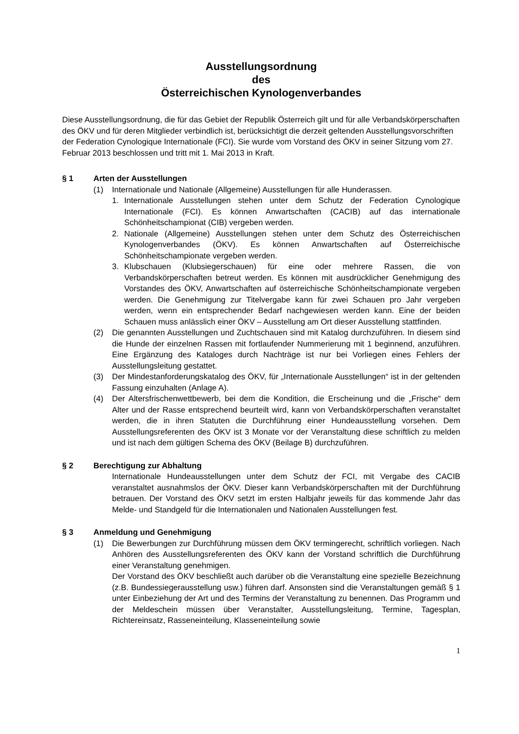Ausstellungsordnung
des
Österreichischen Kynologenverbandes
Diese Ausstellungsordnung, die für das Gebiet der Republik Österreich gilt und für alle Verbandskörperschaften des ÖKV und für deren Mitglieder verbindlich ist, berücksichtigt die derzeit geltenden Ausstellungsvorschriften der Federation Cynologique Internationale (FCI). Sie wurde vom Vorstand des ÖKV in seiner Sitzung vom 27. Februar 2013 beschlossen und tritt mit 1. Mai 2013 in Kraft.
§ 1 Arten der Ausstellungen
(1) Internationale und Nationale (Allgemeine) Ausstellungen für alle Hunderassen.
1. Internationale Ausstellungen stehen unter dem Schutz der Federation Cynologique Internationale (FCI). Es können Anwartschaften (CACIB) auf das internationale Schönheitschampionat (CIB) vergeben werden.
2. Nationale (Allgemeine) Ausstellungen stehen unter dem Schutz des Österreichischen Kynologenverbandes (ÖKV). Es können Anwartschaften auf Österreichische Schönheitschampionate vergeben werden.
3. Klubschauen (Klubsiegerschauen) für eine oder mehrere Rassen, die von Verbandskörperschaften betreut werden. Es können mit ausdrücklicher Genehmigung des Vorstandes des ÖKV, Anwartschaften auf österreichische Schönheitschampionate vergeben werden. Die Genehmigung zur Titelvergabe kann für zwei Schauen pro Jahr vergeben werden, wenn ein entsprechender Bedarf nachgewiesen werden kann. Eine der beiden Schauen muss anlässlich einer ÖKV – Ausstellung am Ort dieser Ausstellung stattfinden.
(2) Die genannten Ausstellungen und Zuchtschauen sind mit Katalog durchzuführen. In diesem sind die Hunde der einzelnen Rassen mit fortlaufender Nummerierung mit 1 beginnend, anzuführen. Eine Ergänzung des Kataloges durch Nachträge ist nur bei Vorliegen eines Fehlers der Ausstellungsleitung gestattet.
(3) Der Mindestanforderungskatalog des ÖKV, für „Internationale Ausstellungen“ ist in der geltenden Fassung einzuhalten (Anlage A).
(4) Der Altersfrischenwettbewerb, bei dem die Kondition, die Erscheinung und die „Frische“ dem Alter und der Rasse entsprechend beurteilt wird, kann von Verbandskörperschaften veranstaltet werden, die in ihren Statuten die Durchführung einer Hundeausstellung vorsehen. Dem Ausstellungsreferenten des ÖKV ist 3 Monate vor der Veranstaltung diese schriftlich zu melden und ist nach dem gültigen Schema des ÖKV (Beilage B) durchzuführen.
§ 2 Berechtigung zur Abhaltung
Internationale Hundeausstellungen unter dem Schutz der FCI, mit Vergabe des CACIB veranstaltet ausnahmslos der ÖKV. Dieser kann Verbandskörperschaften mit der Durchführung betrauen. Der Vorstand des ÖKV setzt im ersten Halbjahr jeweils für das kommende Jahr das Melde- und Standgeld für die Internationalen und Nationalen Ausstellungen fest.
§ 3 Anmeldung und Genehmigung
(1) Die Bewerbungen zur Durchführung müssen dem ÖKV termingerecht, schriftlich vorliegen. Nach Anhören des Ausstellungsreferenten des ÖKV kann der Vorstand schriftlich die Durchführung einer Veranstaltung genehmigen.
Der Vorstand des ÖKV beschließt auch darüber ob die Veranstaltung eine spezielle Bezeichnung (z.B. Bundessiegerausstellung usw.) führen darf. Ansonsten sind die Veranstaltungen gemäß § 1 unter Einbeziehung der Art und des Termins der Veranstaltung zu benennen. Das Programm und der Meldeschein müssen über Veranstalter, Ausstellungsleitung, Termine, Tagesplan, Richtereinsatz, Rasseneinteilung, Klasseneinteilung sowie
1